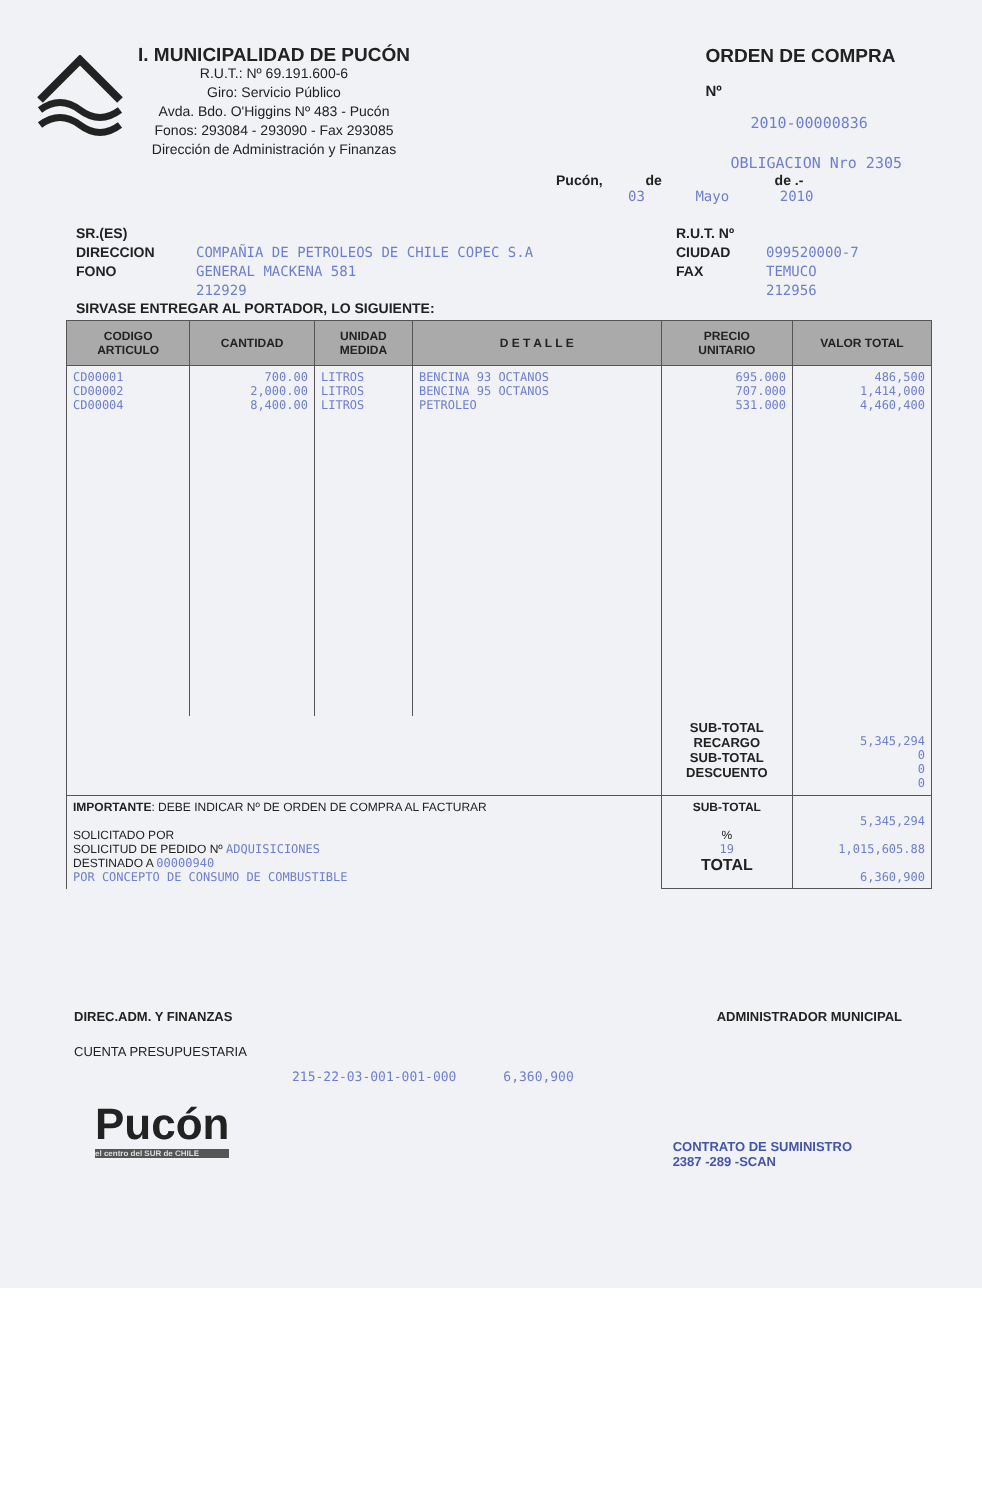I. MUNICIPALIDAD DE PUCÓN
R.U.T.: Nº 69.191.600-6
Giro: Servicio Público
Avda. Bdo. O'Higgins Nº 483 - Pucón
Fonos: 293084 - 293090 - Fax 293085
Dirección de Administración y Finanzas
ORDEN DE COMPRA
Nº
2010-00000836
OBLIGACION Nro 2305
Pucón, de de .-
03 Mayo 2010
SR.(ES)
DIRECCION
FONO
COMPAÑIA DE PETROLEOS DE CHILE COPEC S.A
GENERAL MACKENA 581
212929
R.U.T. Nº
CIUDAD
FAX
099520000-7
TEMUCO
212956
SIRVASE ENTREGAR AL PORTADOR, LO SIGUIENTE:
| CODIGO ARTICULO | CANTIDAD | UNIDAD MEDIDA | D E T A L L E | PRECIO UNITARIO | VALOR TOTAL |
| --- | --- | --- | --- | --- | --- |
| CD00001 CD00002 CD00004 | 700.00 2,000.00 8,400.00 | LITROS LITROS LITROS | BENCINA 93 OCTANOS BENCINA 95 OCTANOS PETROLEO | 695.000 707.000 531.000 | 486,500 1,414,000 4,460,400 |
| | | | | SUB-TOTAL RECARGO SUB-TOTAL DESCUENTO | 5,345,294 0 0 0 |
| IMPORTANTE : DEBE INDICAR Nº DE ORDEN DE COMPRA AL FACTURAR SOLICITADO POR SOLICITUD DE PEDIDO Nº ADQUISICIONES DESTINADO A 00000940 POR CONCEPTO DE CONSUMO DE COMBUSTIBLE | | | | SUB-TOTAL % 19 TOTAL | 5,345,294 1,015,605.88 6,360,900 |
DIREC.ADM. Y FINANZAS ADMINISTRADOR MUNICIPAL
CUENTA PRESUPUESTARIA
215-22-03-001-001-000 6,360,900
Pucón
el centro del SUR de CHILE
CONTRATO DE SUMINISTRO
2387 -289 -SCAN